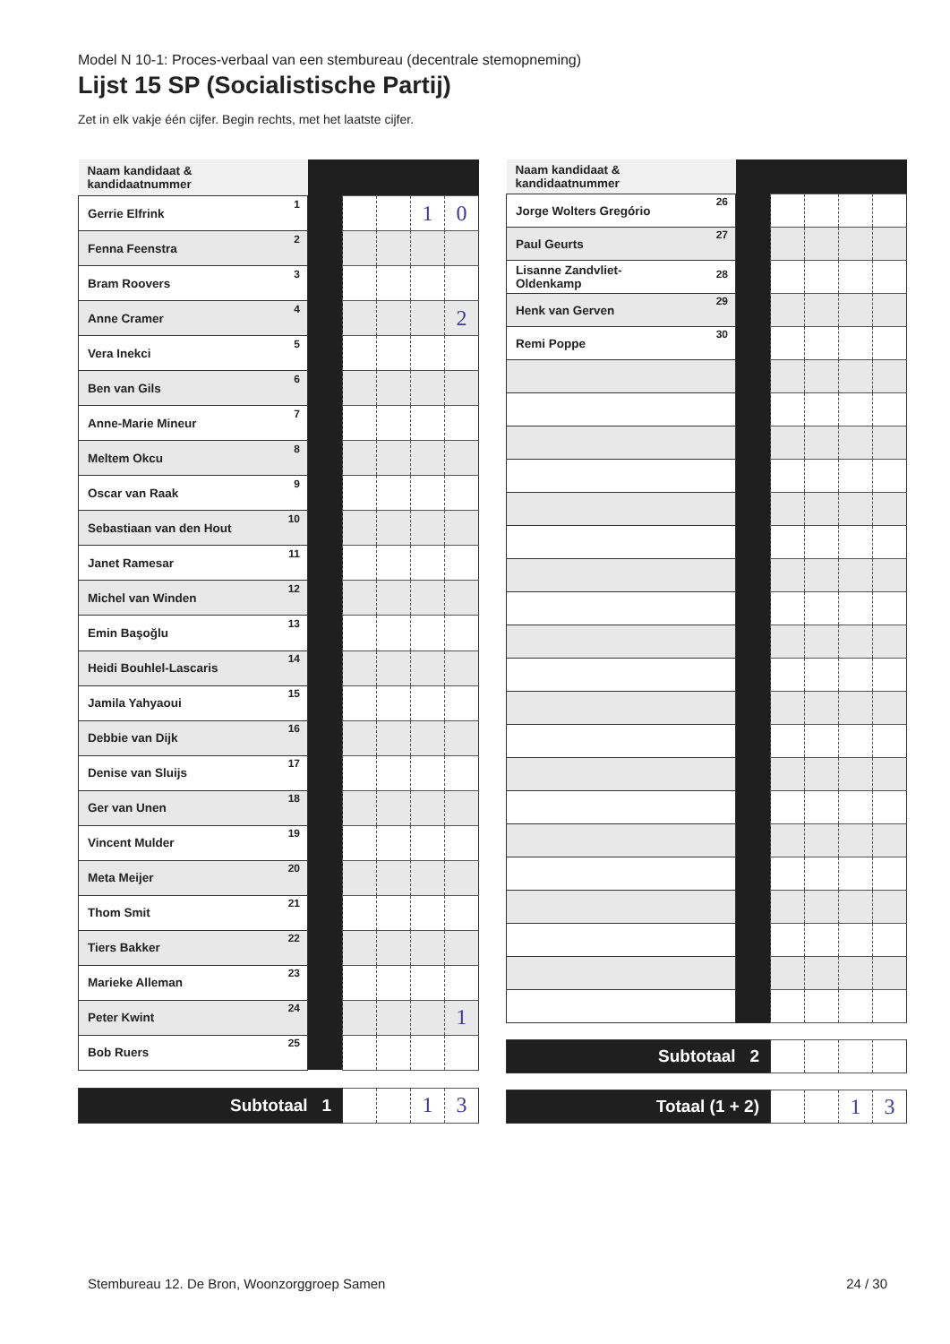Model N 10-1: Proces-verbaal van een stembureau (decentrale stemopneming)
Lijst 15 SP (Socialistische Partij)
Zet in elk vakje één cijfer. Begin rechts, met het laatste cijfer.
| Naam kandidaat & kandidaatnummer | | | | | |
| --- | --- | --- | --- | --- | --- |
| Gerrie Elfrink 1 | | | | 1 | 0 |
| Fenna Feenstra 2 | | | | | |
| Bram Roovers 3 | | | | | |
| Anne Cramer 4 | | | | | 2 |
| Vera Inekci 5 | | | | | |
| Ben van Gils 6 | | | | | |
| Anne-Marie Mineur 7 | | | | | |
| Meltem Okcu 8 | | | | | |
| Oscar van Raak 9 | | | | | |
| Sebastiaan van den Hout 10 | | | | | |
| Janet Ramesar 11 | | | | | |
| Michel van Winden 12 | | | | | |
| Emin Başoğlu 13 | | | | | |
| Heidi Bouhlel-Lascaris 14 | | | | | |
| Jamila Yahyaoui 15 | | | | | |
| Debbie van Dijk 16 | | | | | |
| Denise van Sluijs 17 | | | | | |
| Ger van Unen 18 | | | | | |
| Vincent Mulder 19 | | | | | |
| Meta Meijer 20 | | | | | |
| Thom Smit 21 | | | | | |
| Tiers Bakker 22 | | | | | |
| Marieke Alleman 23 | | | | | |
| Peter Kwint 24 | | | | | 1 |
| Bob Ruers 25 | | | | | |
| Subtotaal 1 | | | | 1 | 3 |
| Naam kandidaat & kandidaatnummer | | | | | |
| --- | --- | --- | --- | --- | --- |
| Jorge Wolters Gregório 26 | | | | | |
| Paul Geurts 27 | | | | | |
| Lisanne Zandvliet- Oldenkamp 28 | | | | | |
| Henk van Gerven 29 | | | | | |
| Remi Poppe 30 | | | | | |
| Subtotaal 2 | | | | | |
| Totaal (1 + 2) | | | | 1 | 3 |
Stembureau 12. De Bron, Woonzorggroep Samen 24 / 30